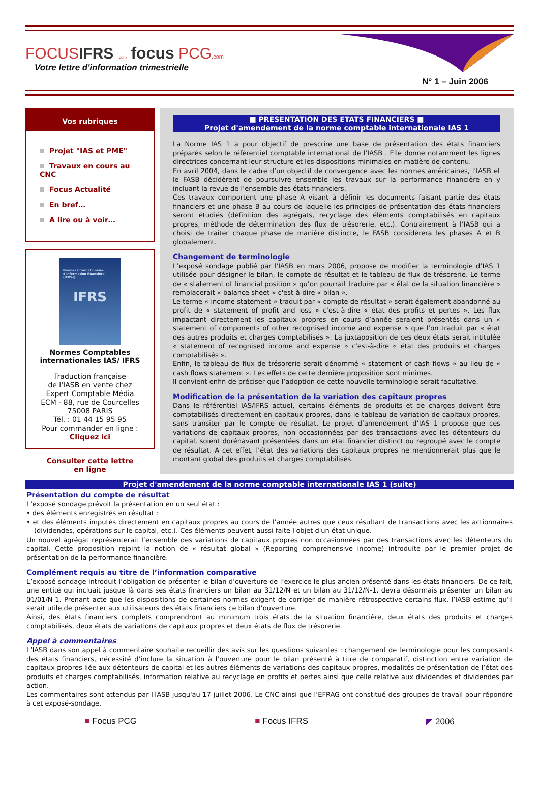FOCUSIFRS .com focus PCG.com
Votre lettre d'information trimestrielle
N° 1 – Juin 2006
Vos rubriques
Projet "IAS et PME"
Travaux en cours au CNC
Focus Actualité
En bref…
A lire ou à voir…
Normes internationales d'information financière (IFRSs)
IFRS
Normes Comptables internationales IAS/ IFRS
Traduction française
de l'IASB en vente chez
Expert Comptable Média
ECM - 88, rue de Courcelles
75008 PARIS
Tél. : 01 44 15 95 95
Pour commander en ligne :
Cliquez ici
Consulter cette lettre
en ligne
■ PRESENTATION DES ETATS FINANCIERS ■
Projet d'amendement de la norme comptable internationale IAS 1
La Norme IAS 1 a pour objectif de prescrire une base de présentation des états financiers préparés selon le référentiel comptable international de l’IASB . Elle donne notamment les lignes directrices concernant leur structure et les dispositions minimales en matière de contenu.
En avril 2004, dans le cadre d’un objectif de convergence avec les normes américaines, l'IASB et le FASB décidèrent de poursuivre ensemble les travaux sur la performance financière en y incluant la revue de l’ensemble des états financiers.
Ces travaux comportent une phase A visant à définir les documents faisant partie des états financiers et une phase B au cours de laquelle les principes de présentation des états financiers seront étudiés (définition des agrégats, recyclage des éléments comptabilisés en capitaux propres, méthode de détermination des flux de trésorerie, etc.). Contrairement à l’IASB qui a choisi de traiter chaque phase de manière distincte, le FASB considèrera les phases A et B globalement.
Changement de terminologie
L’exposé sondage publié par l'IASB en mars 2006, propose de modifier la terminologie d’IAS 1 utilisée pour désigner le bilan, le compte de résultat et le tableau de flux de trésorerie. Le terme de « statement of financial position » qu’on pourrait traduire par « état de la situation financière » remplacerait « balance sheet » c'est-à-dire « bilan ».
Le terme « income statement » traduit par « compte de résultat » serait également abandonné au profit de « statement of profit and loss » c'est-à-dire « état des profits et pertes ». Les flux impactant directement les capitaux propres en cours d’année seraient présentés dans un « statement of components of other recognised income and expense » que l’on traduit par « état des autres produits et charges comptabilisés ». La juxtaposition de ces deux états serait intitulée « statement of recognised income and expense » c'est-à-dire « état des produits et charges comptabilisés ».
Enfin, le tableau de flux de trésorerie serait dénommé « statement of cash flows » au lieu de « cash flows statement ». Les effets de cette dernière proposition sont minimes.
Il convient enfin de préciser que l’adoption de cette nouvelle terminologie serait facultative.
Modification de la présentation de la variation des capitaux propres
Dans le référentiel IAS/IFRS actuel, certains éléments de produits et de charges doivent être comptabilisés directement en capitaux propres, dans le tableau de variation de capitaux propres, sans transiter par le compte de résultat. Le projet d’amendement d’IAS 1 propose que ces variations de capitaux propres, non occasionnées par des transactions avec les détenteurs du capital, soient dorénavant présentées dans un état financier distinct ou regroupé avec le compte de résultat. A cet effet, l’état des variations des capitaux propres ne mentionnerait plus que le montant global des produits et charges comptabilisés.
Projet d'amendement de la norme comptable internationale IAS 1 (suite)
Présentation du compte de résultat
L’exposé sondage prévoit la présentation en un seul état :
• des éléments enregistrés en résultat ;
• et des éléments imputés directement en capitaux propres au cours de l’année autres que ceux résultant de transactions avec les actionnaires (dividendes, opérations sur le capital, etc.). Ces éléments peuvent aussi faite l'objet d'un état unique.
Un nouvel agrégat représenterait l’ensemble des variations de capitaux propres non occasionnées par des transactions avec les détenteurs du capital. Cette proposition rejoint la notion de « résultat global » (Reporting comprehensive income) introduite par le premier projet de présentation de la performance financière.
Complément requis au titre de l’information comparative
L’exposé sondage introduit l’obligation de présenter le bilan d’ouverture de l’exercice le plus ancien présenté dans les états financiers. De ce fait, une entité qui incluait jusque là dans ses états financiers un bilan au 31/12/N et un bilan au 31/12/N-1, devra désormais présenter un bilan au 01/01/N-1. Prenant acte que les dispositions de certaines normes exigent de corriger de manière rétrospective certains flux, l’IASB estime qu’il serait utile de présenter aux utilisateurs des états financiers ce bilan d’ouverture.
Ainsi, des états financiers complets comprendront au minimum trois états de la situation financière, deux états des produits et charges comptabilisés, deux états de variations de capitaux propres et deux états de flux de trésorerie.
Appel à commentaires
L’IASB dans son appel à commentaire souhaite recueillir des avis sur les questions suivantes : changement de terminologie pour les composants des états financiers, nécessité d’inclure la situation à l’ouverture pour le bilan présenté à titre de comparatif, distinction entre variation de capitaux propres liée aux détenteurs de capital et les autres éléments de variations des capitaux propres, modalités de présentation de l’état des produits et charges comptabilisés, information relative au recyclage en profits et pertes ainsi que celle relative aux dividendes et dividendes par action.
Les commentaires sont attendus par l'IASB jusqu'au 17 juillet 2006. Le CNC ainsi que l’EFRAG ont constitué des groupes de travail pour répondre à cet exposé-sondage.
■ Focus PCG ■ Focus IFRS ◤ 2006